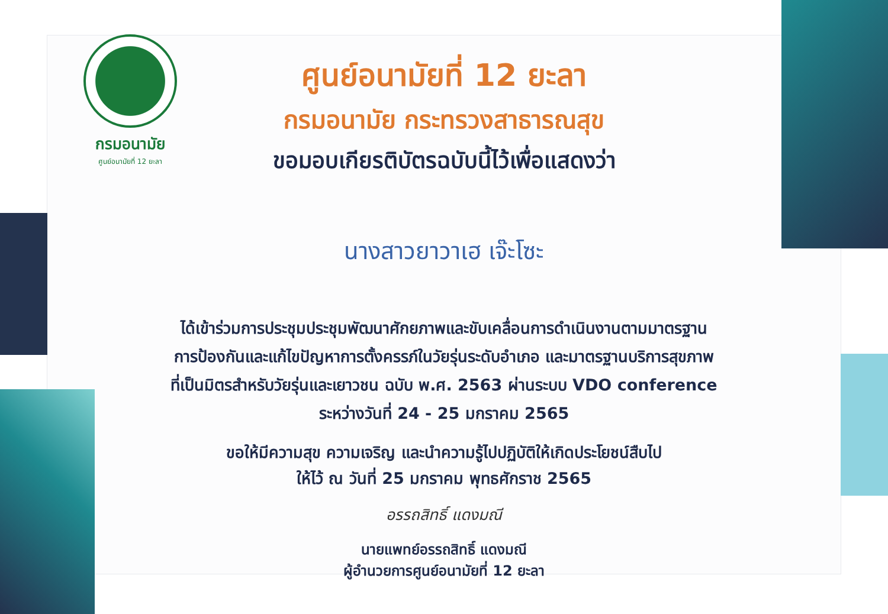กรมอนามัย
ศูนย์อนามัยที่ 12 ยะลา
ศูนย์อนามัยที่ 12 ยะลา
กรมอนามัย กระทรวงสาธารณสุข
ขอมอบเกียรติบัตรฉบับนี้ไว้เพื่อแสดงว่า
นางสาวยาวาเฮ เจ๊ะโซะ
ได้เข้าร่วมการประชุมประชุมพัฒนาศักยภาพและขับเคลื่อนการดำเนินงานตามมาตรฐาน
การป้องกันและแก้ไขปัญหาการตั้งครรภ์ในวัยรุ่นระดับอำเภอ และมาตรฐานบริการสุขภาพ
ที่เป็นมิตรสำหรับวัยรุ่นและเยาวชน ฉบับ พ.ศ. 2563 ผ่านระบบ VDO conference
ระหว่างวันที่ 24 - 25 มกราคม 2565
ขอให้มีความสุข ความเจริญ และนำความรู้ไปปฏิบัติให้เกิดประโยชน์สืบไป
ให้ไว้ ณ วันที่ 25 มกราคม พุทธศักราช 2565
อรรถสิทธิ์ แดงมณี
นายแพทย์อรรถสิทธิ์ แดงมณี
ผู้อำนวยการศูนย์อนามัยที่ 12 ยะลา